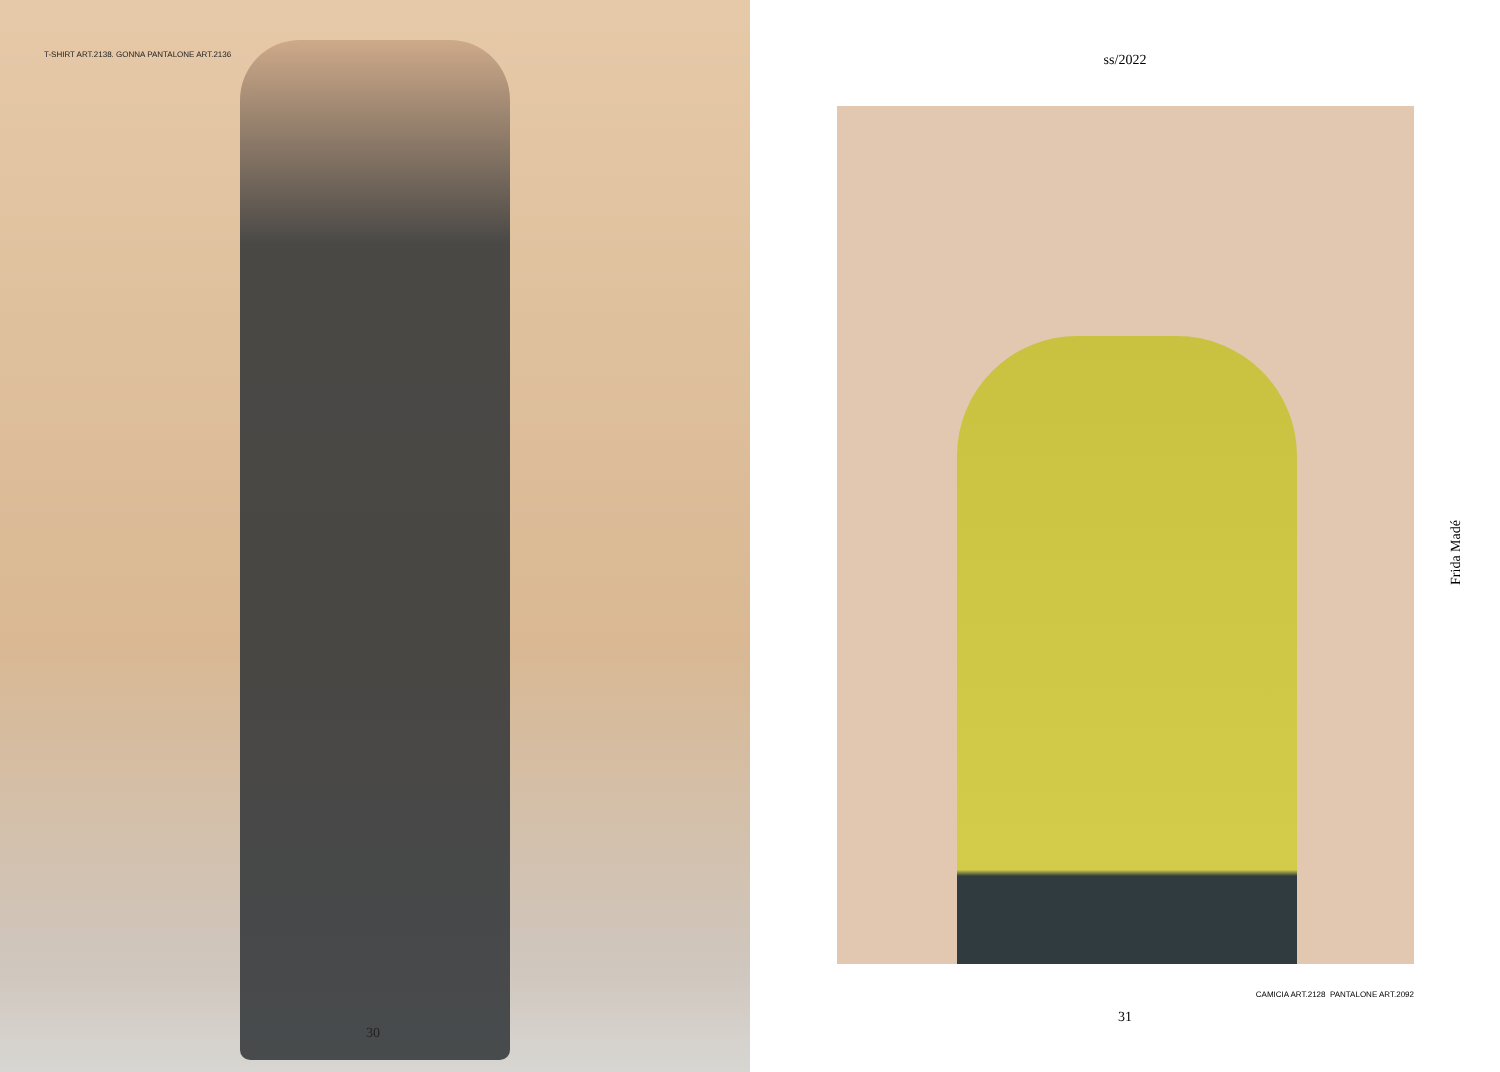T-SHIRT ART.2138. GONNA PANTALONE ART.2136
30
ss/2022
CAMICIA ART.2128 PANTALONE ART.2092
31
Frida Madé